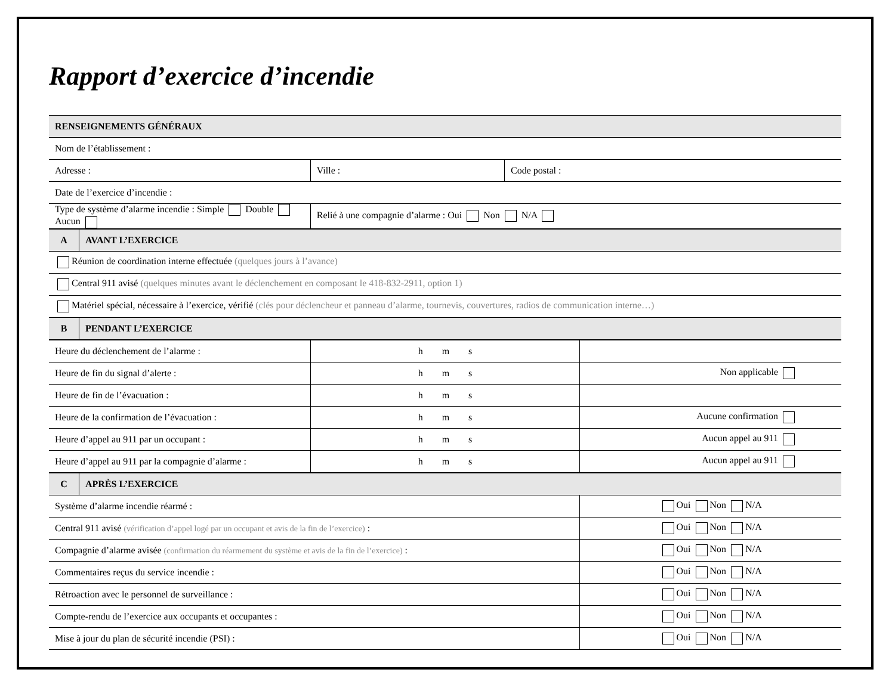Rapport d’exercice d’incendie
| RENSEIGNEMENTS GÉNÉRAUX | | |
| --- | --- | --- |
| Nom de l’établissement : | | |
| Adresse : | Ville : | Code postal : |
| Date de l’exercice d’incendie : | | |
| Type de système d’alarme incendie : Simple Double Aucun | Relié à une compagnie d’alarme : Oui Non N/A | |
| A | AVANT L’EXERCICE |
| --- | --- |
| Réunion de coordination interne effectuée (quelques jours à l’avance) | |
| Central 911 avisé (quelques minutes avant le déclenchement en composant le 418-832-2911, option 1) | |
| Matériel spécial, nécessaire à l’exercice, vérifié (clés pour déclencheur et panneau d’alarme, tournevis, couvertures, radios de communication interne…) | |
| B | PENDANT L’EXERCICE |
| Heure du déclenchement de l’alarme : | h m s | |
| Heure de fin du signal d’alerte : | h m s | Non applicable |
| Heure de fin de l’évacuation : | h m s | |
| Heure de la confirmation de l’évacuation : | h m s | Aucune confirmation |
| Heure d’appel au 911 par un occupant : | h m s | Aucun appel au 911 |
| Heure d’appel au 911 par la compagnie d’alarme : | h m s | Aucun appel au 911 |
| C | APRÈS L’EXERCICE | |
| --- | --- | --- |
| Système d’alarme incendie réarmé : | | Oui Non N/A |
| Central 911 avisé (vérification d’appel logé par un occupant et avis de la fin de l’exercice) : | | Oui Non N/A |
| Compagnie d’alarme avisée (confirmation du réarmement du système et avis de la fin de l’exercice) : | | Oui Non N/A |
| Commentaires reçus du service incendie : | | Oui Non N/A |
| Rétroaction avec le personnel de surveillance : | | Oui Non N/A |
| Compte-rendu de l’exercice aux occupants et occupantes : | | Oui Non N/A |
| Mise à jour du plan de sécurité incendie (PSI) : | | Oui Non N/A |